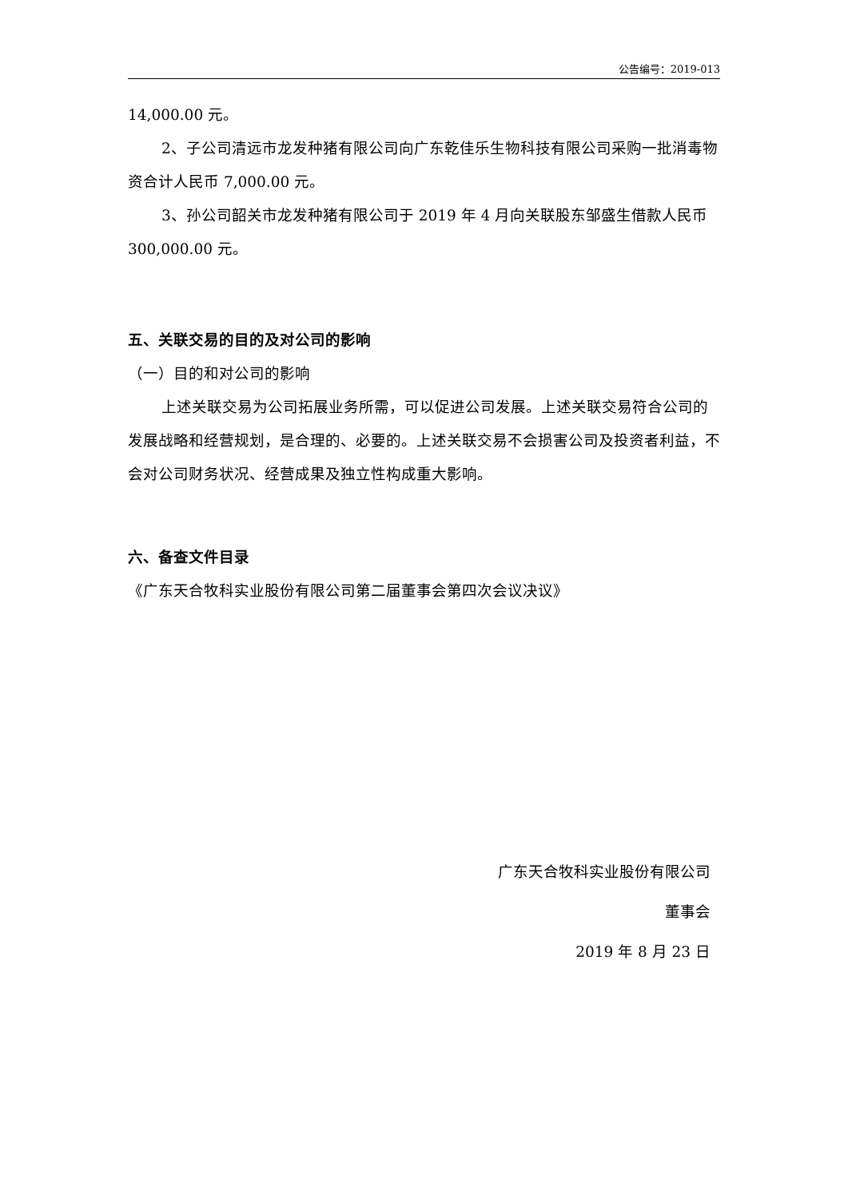公告编号：2019-013
14,000.00 元。
2、子公司清远市龙发种猪有限公司向广东乾佳乐生物科技有限公司采购一批消毒物资合计人民币 7,000.00 元。
3、孙公司韶关市龙发种猪有限公司于 2019 年 4 月向关联股东邹盛生借款人民币 300,000.00 元。
五、关联交易的目的及对公司的影响
（一）目的和对公司的影响
上述关联交易为公司拓展业务所需，可以促进公司发展。上述关联交易符合公司的发展战略和经营规划，是合理的、必要的。上述关联交易不会损害公司及投资者利益，不会对公司财务状况、经营成果及独立性构成重大影响。
六、备查文件目录
《广东天合牧科实业股份有限公司第二届董事会第四次会议决议》
广东天合牧科实业股份有限公司
董事会
2019 年 8 月 23 日